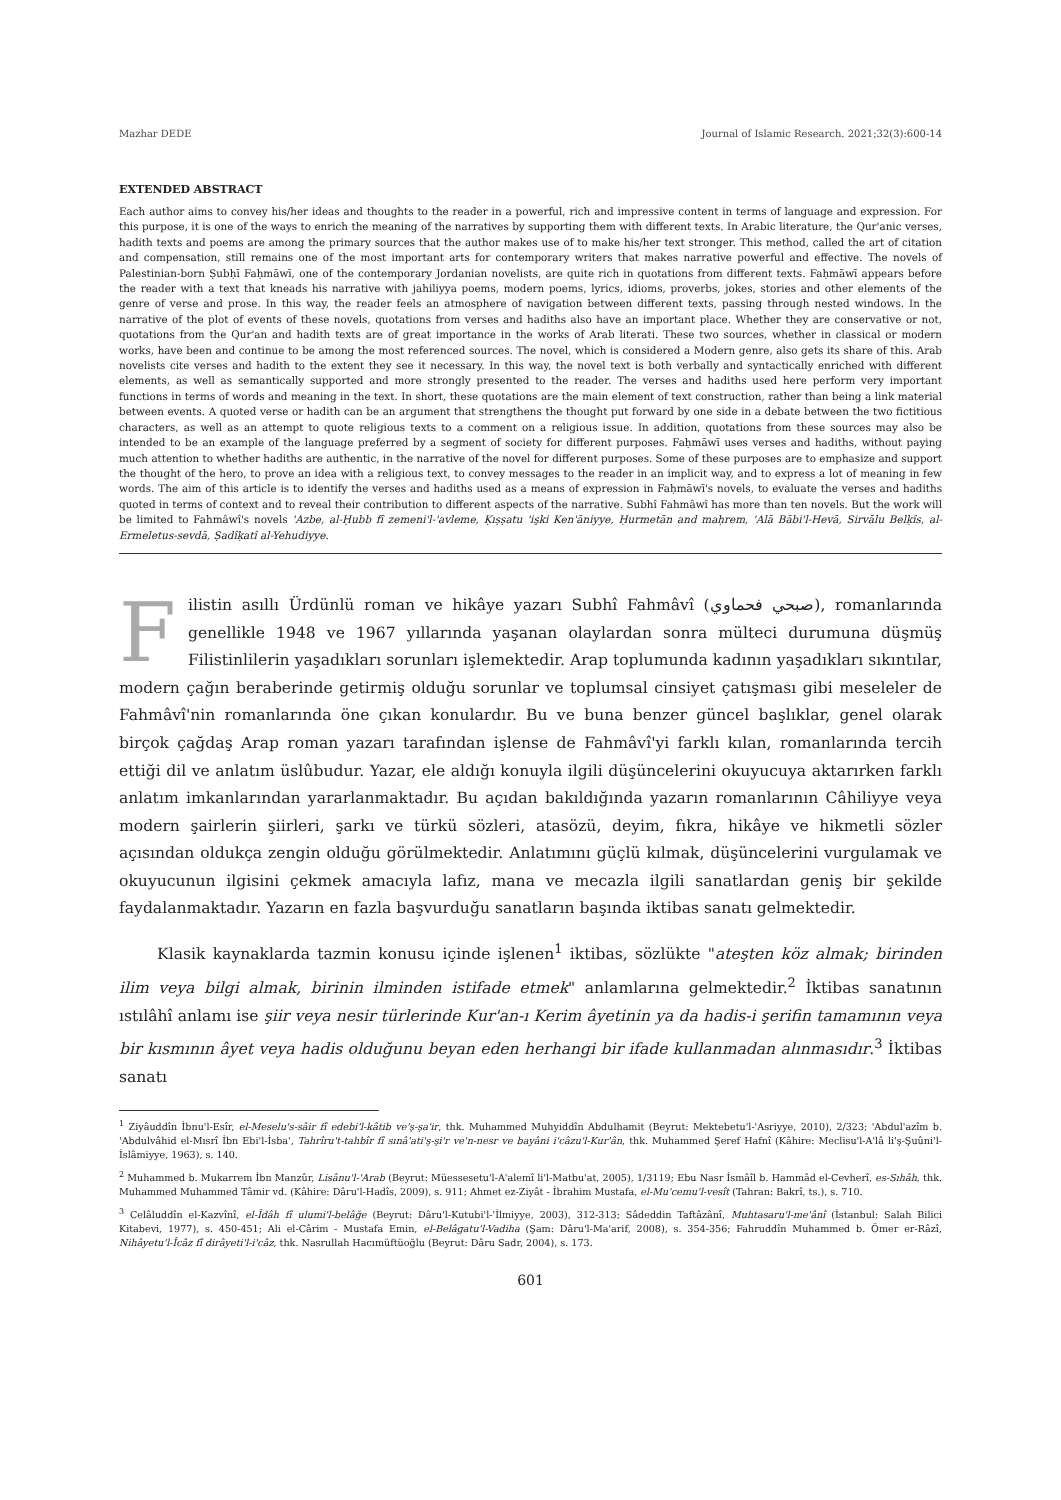Mazhar DEDE Journal of Islamic Research. 2021;32(3):600-14
EXTENDED ABSTRACT
Each author aims to convey his/her ideas and thoughts to the reader in a powerful, rich and impressive content in terms of language and expression. For this purpose, it is one of the ways to enrich the meaning of the narratives by supporting them with different texts. In Arabic literature, the Qur'anic verses, hadith texts and poems are among the primary sources that the author makes use of to make his/her text stronger. This method, called the art of citation and compensation, still remains one of the most important arts for contemporary writers that makes narrative powerful and effective. The novels of Palestinian-born Ṣubḥī Faḥmāwī, one of the contemporary Jordanian novelists, are quite rich in quotations from different texts. Faḥmāwī appears before the reader with a text that kneads his narrative with jahiliyya poems, modern poems, lyrics, idioms, proverbs, jokes, stories and other elements of the genre of verse and prose. In this way, the reader feels an atmosphere of navigation between different texts, passing through nested windows. In the narrative of the plot of events of these novels, quotations from verses and hadiths also have an important place. Whether they are conservative or not, quotations from the Qur'an and hadith texts are of great importance in the works of Arab literati. These two sources, whether in classical or modern works, have been and continue to be among the most referenced sources. The novel, which is considered a Modern genre, also gets its share of this. Arab novelists cite verses and hadith to the extent they see it necessary. In this way, the novel text is both verbally and syntactically enriched with different elements, as well as semantically supported and more strongly presented to the reader. The verses and hadiths used here perform very important functions in terms of words and meaning in the text. In short, these quotations are the main element of text construction, rather than being a link material between events. A quoted verse or hadith can be an argument that strengthens the thought put forward by one side in a debate between the two fictitious characters, as well as an attempt to quote religious texts to a comment on a religious issue. In addition, quotations from these sources may also be intended to be an example of the language preferred by a segment of society for different purposes. Faḥmāwī uses verses and hadiths, without paying much attention to whether hadiths are authentic, in the narrative of the novel for different purposes. Some of these purposes are to emphasize and support the thought of the hero, to prove an idea with a religious text, to convey messages to the reader in an implicit way, and to express a lot of meaning in few words. The aim of this article is to identify the verses and hadiths used as a means of expression in Faḥmāwī's novels, to evaluate the verses and hadiths quoted in terms of context and to reveal their contribution to different aspects of the narrative. Subhî Fahmâwî has more than ten novels. But the work will be limited to Fahmâwî's novels 'Azbe, al-Ḥubb fî zemeni'l-'avleme, Ḳıṣṣatu 'işki Ken'āniyye, Ḥurmetān and maḥrem, 'Alā Bābi'l-Hevā, Sirvālu Belḳîs, al-Ermeletus-sevdā, Ṣadîḳatî al-Yehudiyye.
Filistin asıllı Ürdünlü roman ve hikâye yazarı Subhî Fahmâvî (صبحي فحماوي), romanlarında genellikle 1948 ve 1967 yıllarında yaşanan olaylardan sonra mülteci durumuna düşmüş Filistinlilerin yaşadıkları sorunları işlemektedir. Arap toplumunda kadının yaşadıkları sıkıntılar, modern çağın beraberinde getirmiş olduğu sorunlar ve toplumsal cinsiyet çatışması gibi meseleler de Fahmâvî'nin romanlarında öne çıkan konulardır. Bu ve buna benzer güncel başlıklar, genel olarak birçok çağdaş Arap roman yazarı tarafından işlense de Fahmâvî'yi farklı kılan, romanlarında tercih ettiği dil ve anlatım üslûbudur. Yazar, ele aldığı konuyla ilgili düşüncelerini okuyucuya aktarırken farklı anlatım imkanlarından yararlanmaktadır. Bu açıdan bakıldığında yazarın romanlarının Câhiliyye veya modern şairlerin şiirleri, şarkı ve türkü sözleri, atasözü, deyim, fıkra, hikâye ve hikmetli sözler açısından oldukça zengin olduğu görülmektedir. Anlatımını güçlü kılmak, düşüncelerini vurgulamak ve okuyucunun ilgisini çekmek amacıyla lafız, mana ve mecazla ilgili sanatlardan geniş bir şekilde faydalanmaktadır. Yazarın en fazla başvurduğu sanatların başında iktibas sanatı gelmektedir.
Klasik kaynaklarda tazmin konusu içinde işlenen<sup>1</sup> iktibas, sözlükte "ateşten köz almak; birinden ilim veya bilgi almak, birinin ilminden istifade etmek" anlamlarına gelmektedir.<sup>2</sup> İktibas sanatının ıstılâhî anlamı ise şiir veya nesir türlerinde Kur'an-ı Kerim âyetinin ya da hadis-i şerifin tamamının veya bir kısmının âyet veya hadis olduğunu beyan eden herhangi bir ifade kullanmadan alınmasıdır.<sup>3</sup> İktibas sanatı
<sup>1</sup> Ziyâuddîn İbnu'l-Esîr, el-Meselu's-sâir fî edebi'l-kâtib ve'ş-şa'ir, thk. Muhammed Muhyiddîn Abdulhamit (Beyrut: Mektebetu'l-'Asriyye, 2010), 2/323; 'Abdul'azîm b. 'Abdulvâhid el-Mısrî İbn Ebi'l-İsba', Tahrîru't-tahbîr fî sınâ'ati'ş-şi'r ve'n-nesr ve bayâni i'câzu'l-Kur'ân, thk. Muhammed Şeref Hafnî (Kâhire: Meclisu'l-A'lâ li'ş-Şuûni'l-İslâmiyye, 1963), s. 140.
<sup>2</sup> Muhammed b. Mukarrem İbn Manzûr, Lisânu'l-'Arab (Beyrut: Müessesetu'l-A'alemî li'l-Matbu'at, 2005), 1/3119; Ebu Nasr İsmâîl b. Hammâd el-Cevherî, es-Sıhâh, thk. Muhammed Muhammed Tâmir vd. (Kâhire: Dâru'l-Hadîs, 2009), s. 911; Ahmet ez-Ziyât - İbrahim Mustafa, el-Mu'cemu'l-vesît (Tahran: Bakrî, ts.), s. 710.
<sup>3</sup> Celâluddîn el-Kazvînî, el-Îdâh fî ulumi'l-belâğe (Beyrut: Dâru'l-Kutubi'l-'İlmiyye, 2003), 312-313; Sâdeddin Taftâzânî, Muhtasaru'l-me'ânî (İstanbul: Salah Bilici Kitabevi, 1977), s. 450-451; Ali el-Cârim - Mustafa Emin, el-Belâgatu'l-Vadiha (Şam: Dâru'l-Ma'arif, 2008), s. 354-356; Fahruddîn Muhammed b. Ömer er-Râzî, Nihâyetu'l-Îcâz fî dirâyeti'l-i'câz, thk. Nasrullah Hacımüftüoğlu (Beyrut: Dâru Sadr, 2004), s. 173.
601